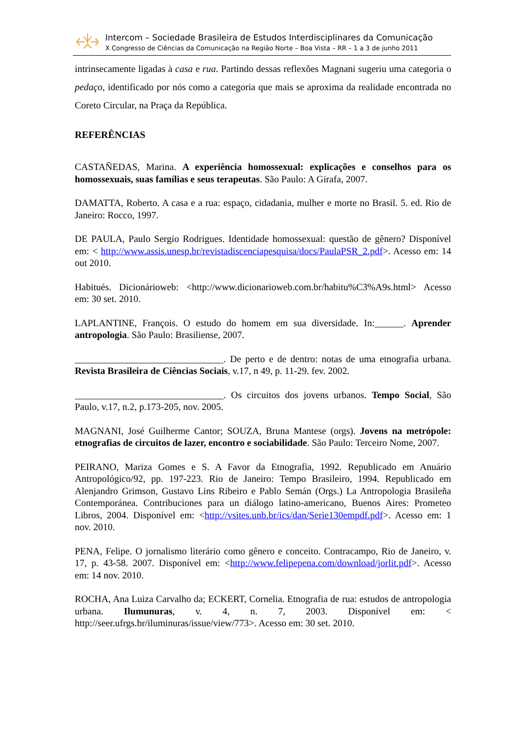Intercom – Sociedade Brasileira de Estudos Interdisciplinares da Comunicação
X Congresso de Ciências da Comunicação na Região Norte – Boa Vista – RR – 1 a 3 de junho 2011
intrinsecamente ligadas à casa e rua. Partindo dessas reflexões Magnani sugeriu uma categoria o pedaço, identificado por nós como a categoria que mais se aproxima da realidade encontrada no Coreto Circular, na Praça da República.
REFERÊNCIAS
CASTAÑEDAS, Marina. A experiência homossexual: explicações e conselhos para os homossexuais, suas famílias e seus terapeutas. São Paulo: A Girafa, 2007.
DAMATTA, Roberto. A casa e a rua: espaço, cidadania, mulher e morte no Brasil. 5. ed. Rio de Janeiro: Rocco, 1997.
DE PAULA, Paulo Sergio Rodrigues. Identidade homossexual: questão de gênero? Disponível em: < http://www.assis.unesp.br/revistadiscenciapesquisa/docs/PaulaPSR_2.pdf>. Acesso em: 14 out 2010.
Habitués. Dicionárioweb: <http://www.dicionarioweb.com.br/habitu%C3%A9s.html> Acesso em: 30 set. 2010.
LAPLANTINE, François. O estudo do homem em sua diversidade. In:______. Aprender antropologia. São Paulo: Brasiliense, 2007.
_______________________________. De perto e de dentro: notas de uma etnografia urbana. Revista Brasileira de Ciências Sociais, v.17, n 49, p. 11-29. fev. 2002.
_______________________________. Os circuitos dos jovens urbanos. Tempo Social, São Paulo, v.17, n.2, p.173-205, nov. 2005.
MAGNANI, José Guilherme Cantor; SOUZA, Bruna Mantese (orgs). Jovens na metrópole: etnografias de circuitos de lazer, encontro e sociabilidade. São Paulo: Terceiro Nome, 2007.
PEIRANO, Mariza Gomes e S. A Favor da Etnografia, 1992. Republicado em Anuário Antropológico/92, pp. 197-223. Rio de Janeiro: Tempo Brasileiro, 1994. Republicado em Alenjandro Grimson, Gustavo Lins Ribeiro e Pablo Semán (Orgs.) La Antropologia Brasileña Contemporánea. Contribuciones para un diálogo latino-americano, Buenos Aires: Prometeo Libros, 2004. Disponível em: <http://vsites.unb.br/ics/dan/Serie130empdf.pdf>. Acesso em: 1 nov. 2010.
PENA, Felipe. O jornalismo literário como gênero e conceito. Contracampo, Rio de Janeiro, v. 17, p. 43-58. 2007. Disponível em: <http://www.felipepena.com/download/jorlit.pdf>. Acesso em: 14 nov. 2010.
ROCHA, Ana Luiza Carvalho da; ECKERT, Cornelia. Etnografia de rua: estudos de antropologia urbana. Ilumunuras, v. 4, n. 7, 2003. Disponível em: < http://seer.ufrgs.br/iluminuras/issue/view/773>. Acesso em: 30 set. 2010.